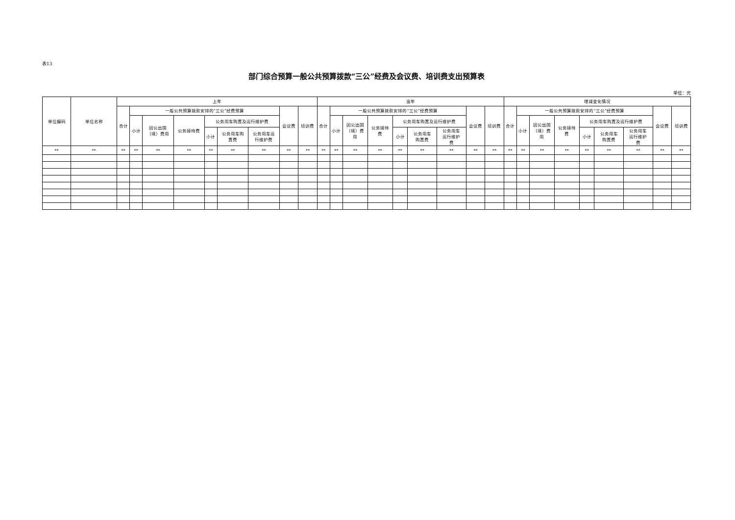表13
部门综合预算一般公共预算拨款“三公”经费及会议费、培训费支出预算表
单位：元
| 单位编码 | 单位名称 | 上年 | | | | | | | | | 当年 | | | | | | | | | 增减变化情况 | | | | | | | | |
| --- | --- | --- | --- | --- | --- | --- | --- | --- | --- | --- | --- | --- | --- | --- | --- | --- | --- | --- | --- | --- | --- | --- | --- | --- | --- | --- | --- | --- |
| | | 合计 | 一般公共预算拨款安排的“三公”经费预算 | | | | | | 会议费 | 培训费 | 合计 | 一般公共预算拨款安排的“三公”经费预算 | | | | | | 会议费 | 培训费 | 合计 | 一般公共预算拨款安排的“三公”经费预算 | | | | | | 会议费 | 培训费 |
| | | | 小计 | 因公出国 （境）费用 | 公务接待费 | 公务用车购置及运行维护费 | | | | | | 小计 | 因公出国 （境）费 用 | 公务接待 费 | 公务用车购置及运行维护费 | | | | | | 小计 | 因公出国 （境）费 用 | 公务接待 费 | 公务用车购置及运行维护费 | | | | |
| | | | | | | 小计 | 公务用车购 置费 | 公务用车运 行维护费 | | | | | | | 小计 | 公务用车 购置费 | 公务用车 运行维护 费 | | | | | | | 小计 | 公务用车 购置费 | 公务用车 运行维护 费 | | |
| ** | ** | ** | ** | ** | ** | ** | ** | ** | ** | ** | ** | ** | ** | ** | ** | ** | ** | ** | ** | ** | ** | ** | ** | ** | ** | ** | ** | ** |